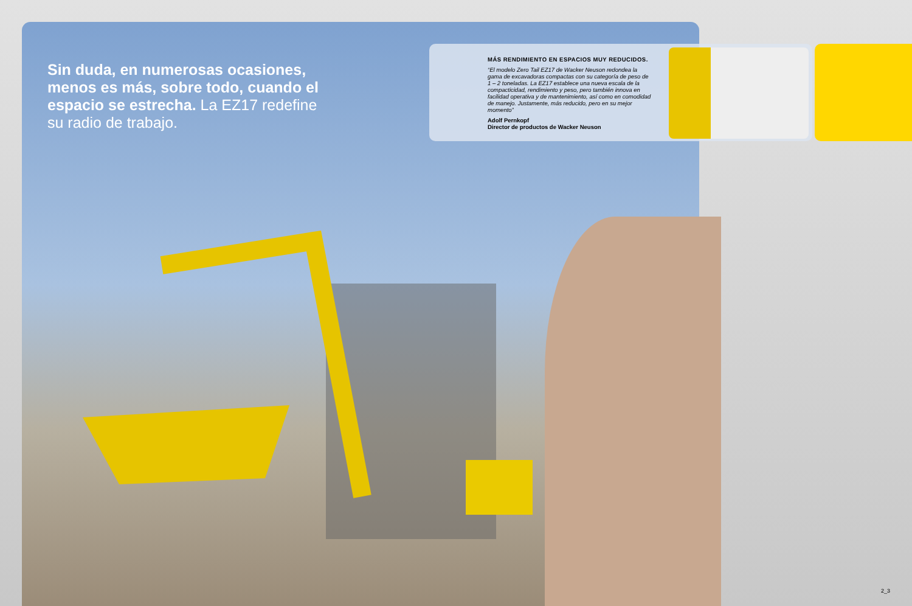Sin duda, en numerosas ocasiones, menos es más, sobre todo, cuando el espacio se estrecha. La EZ17 redefine su radio de trabajo.
MÁS RENDIMIENTO EN ESPACIOS MUY REDUCIDOS.
“El modelo Zero Tail EZ17 de Wacker Neuson redondea la gama de excavadoras compactas con su categoría de peso de 1 – 2 toneladas. La EZ17 establece una nueva escala de la compacticidad, rendimiento y peso, pero también innova en facilidad operativa y de mantenimiento, así como en comodidad de manejo. Justamente, más reducido, pero en su mejor momento”
Adolf Pernkopf
Director de productos de Wacker Neuson
2_3